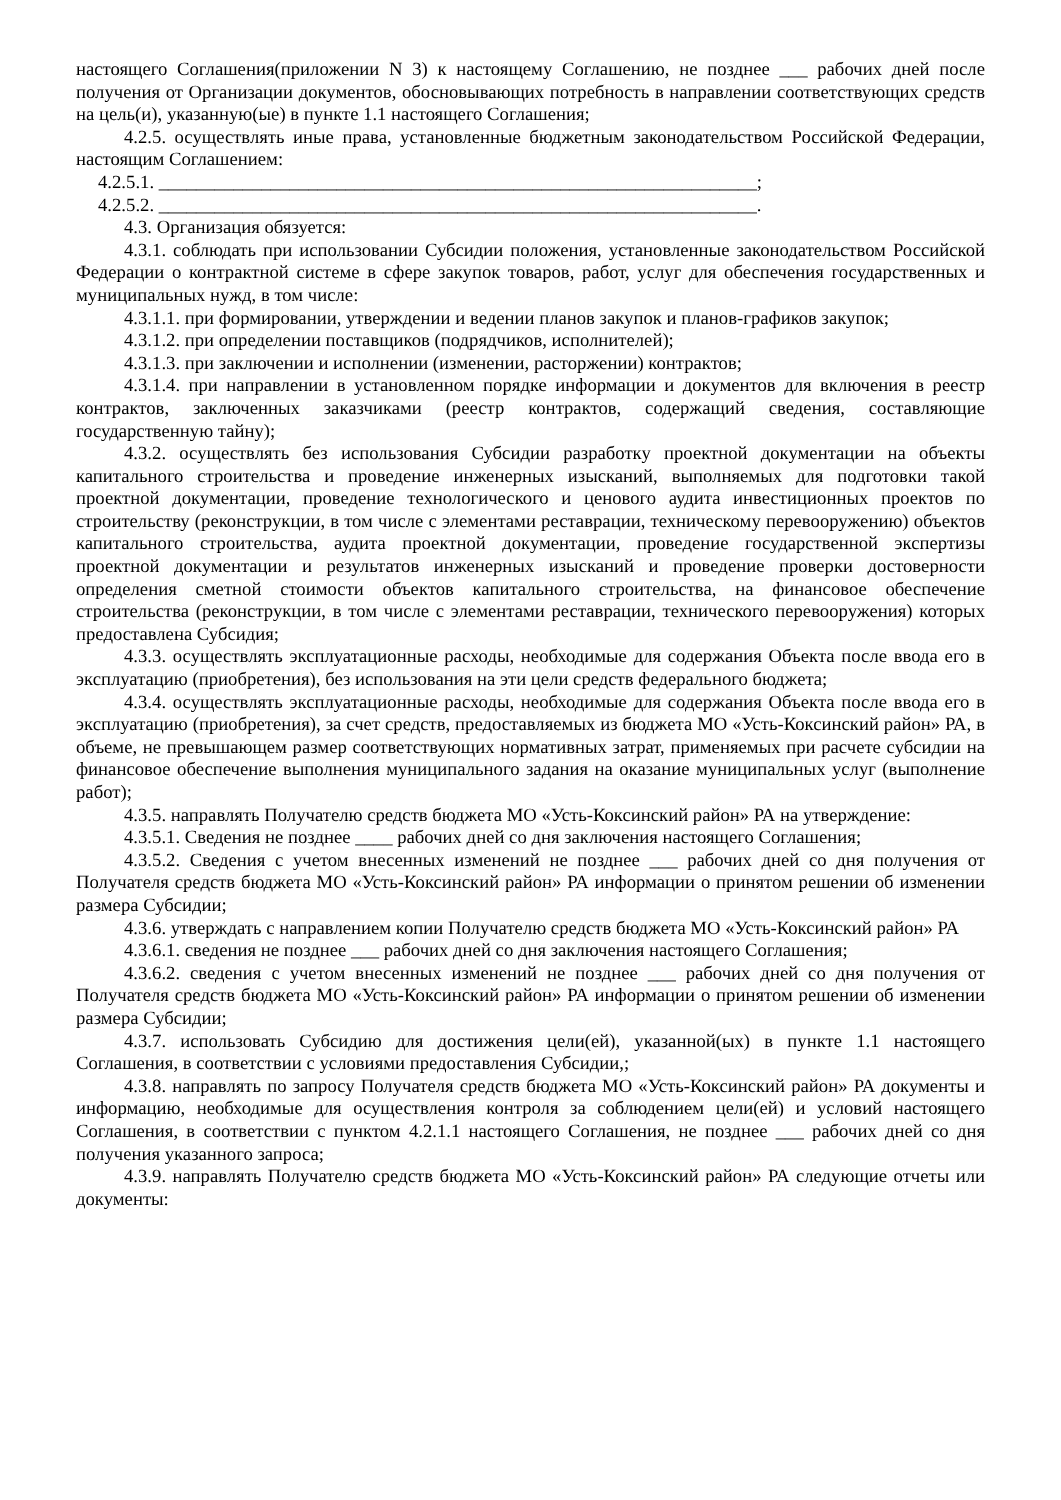настоящего Соглашения(приложении N 3) к настоящему Соглашению, не позднее ___ рабочих дней после получения от Организации документов, обосновывающих потребность в направлении соответствующих средств на цель(и), указанную(ые) в пункте 1.1 настоящего Соглашения;
4.2.5. осуществлять иные права, установленные бюджетным законодательством Российской Федерации, настоящим Соглашением:
4.2.5.1. ________________________________________________________________;
4.2.5.2. ________________________________________________________________.
4.3. Организация обязуется:
4.3.1. соблюдать при использовании Субсидии положения, установленные законодательством Российской Федерации о контрактной системе в сфере закупок товаров, работ, услуг для обеспечения государственных и муниципальных нужд, в том числе:
4.3.1.1. при формировании, утверждении и ведении планов закупок и планов-графиков закупок;
4.3.1.2. при определении поставщиков (подрядчиков, исполнителей);
4.3.1.3. при заключении и исполнении (изменении, расторжении) контрактов;
4.3.1.4. при направлении в установленном порядке информации и документов для включения в реестр контрактов, заключенных заказчиками (реестр контрактов, содержащий сведения, составляющие государственную тайну);
4.3.2. осуществлять без использования Субсидии разработку проектной документации на объекты капитального строительства и проведение инженерных изысканий, выполняемых для подготовки такой проектной документации, проведение технологического и ценового аудита инвестиционных проектов по строительству (реконструкции, в том числе с элементами реставрации, техническому перевооружению) объектов капитального строительства, аудита проектной документации, проведение государственной экспертизы проектной документации и результатов инженерных изысканий и проведение проверки достоверности определения сметной стоимости объектов капитального строительства, на финансовое обеспечение строительства (реконструкции, в том числе с элементами реставрации, технического перевооружения) которых предоставлена Субсидия;
4.3.3. осуществлять эксплуатационные расходы, необходимые для содержания Объекта после ввода его в эксплуатацию (приобретения), без использования на эти цели средств федерального бюджета;
4.3.4. осуществлять эксплуатационные расходы, необходимые для содержания Объекта после ввода его в эксплуатацию (приобретения), за счет средств, предоставляемых из бюджета МО «Усть-Коксинский район» РА, в объеме, не превышающем размер соответствующих нормативных затрат, применяемых при расчете субсидии на финансовое обеспечение выполнения муниципального задания на оказание муниципальных услуг (выполнение работ);
4.3.5. направлять Получателю средств бюджета МО «Усть-Коксинский район» РА на утверждение:
4.3.5.1. Сведения не позднее ____ рабочих дней со дня заключения настоящего Соглашения;
4.3.5.2. Сведения с учетом внесенных изменений не позднее ___ рабочих дней со дня получения от Получателя средств бюджета МО «Усть-Коксинский район» РА информации о принятом решении об изменении размера Субсидии;
4.3.6. утверждать с направлением копии Получателю средств бюджета МО «Усть-Коксинский район» РА
4.3.6.1. сведения не позднее ___ рабочих дней со дня заключения настоящего Соглашения;
4.3.6.2. сведения с учетом внесенных изменений не позднее ___ рабочих дней со дня получения от Получателя средств бюджета МО «Усть-Коксинский район» РА информации о принятом решении об изменении размера Субсидии;
4.3.7. использовать Субсидию для достижения цели(ей), указанной(ых) в пункте 1.1 настоящего Соглашения, в соответствии с условиями предоставления Субсидии,;
4.3.8. направлять по запросу Получателя средств бюджета МО «Усть-Коксинский район» РА документы и информацию, необходимые для осуществления контроля за соблюдением цели(ей) и условий настоящего Соглашения, в соответствии с пунктом 4.2.1.1 настоящего Соглашения, не позднее ___ рабочих дней со дня получения указанного запроса;
4.3.9. направлять Получателю средств бюджета МО «Усть-Коксинский район» РА следующие отчеты или документы: